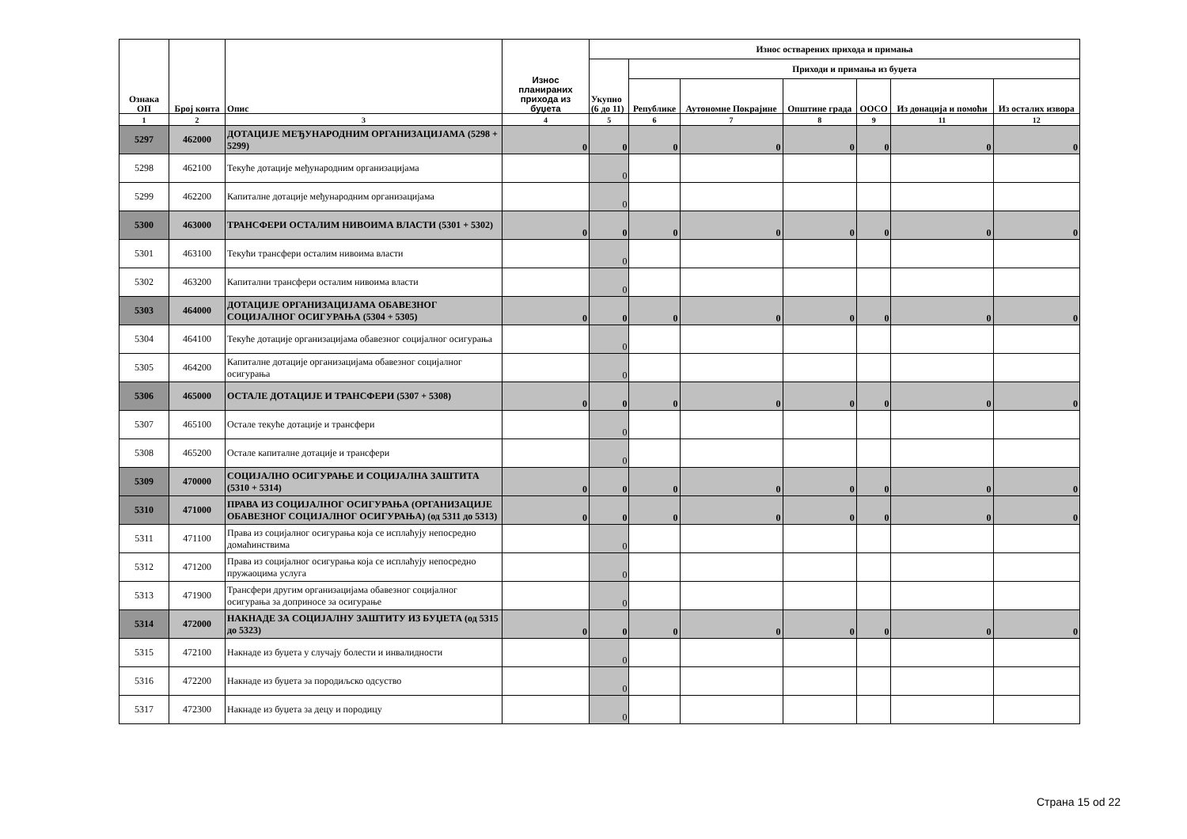| Ознака ОП | Број конта | Опис | Износ планираних прихода из буџета | Износ остварених прихода и примања | | | | | | |
| --- | --- | --- | --- | --- | --- | --- | --- | --- | --- | --- |
| | | | | Укупно (6 до 11) | Приходи и примања из буџета | | | | | |
| | | | | | Републике | Аутономне Покрајине | Општине града | ООСО | Из донација и помоћи | Из осталих извора |
| 1 | 2 | 3 | 4 | 5 | 6 | 7 | 8 | 9 | 11 | 12 |
| 5297 | 462000 | ДОТАЦИЈЕ МЕЂУНАРОДНИМ ОРГАНИЗАЦИЈАМА (5298 + 5299) | 0 | 0 | 0 | 0 | 0 | 0 | 0 | 0 |
| 5298 | 462100 | Текуће дотације међународним организацијама | | 0 | | | | | | |
| 5299 | 462200 | Капиталне дотације међународним организацијама | | 0 | | | | | | |
| 5300 | 463000 | ТРАНСФЕРИ ОСТАЛИМ НИВОИМА ВЛАСТИ (5301 + 5302) | 0 | 0 | 0 | 0 | 0 | 0 | 0 | 0 |
| 5301 | 463100 | Текући трансфери осталим нивоима власти | | 0 | | | | | | |
| 5302 | 463200 | Капитални трансфери осталим нивоима власти | | 0 | | | | | | |
| 5303 | 464000 | ДОТАЦИЈЕ ОРГАНИЗАЦИЈАМА ОБАВЕЗНОГ СОЦИЈАЛНОГ ОСИГУРАЊА (5304 + 5305) | 0 | 0 | 0 | 0 | 0 | 0 | 0 | 0 |
| 5304 | 464100 | Текуће дотације организацијама обавезног социјалног осигурања | | 0 | | | | | | |
| 5305 | 464200 | Капиталне дотације организацијама обавезног социјалног осигурања | | 0 | | | | | | |
| 5306 | 465000 | ОСТАЛЕ ДОТАЦИЈЕ И ТРАНСФЕРИ (5307 + 5308) | 0 | 0 | 0 | 0 | 0 | 0 | 0 | 0 |
| 5307 | 465100 | Остале текуће дотације и трансфери | | 0 | | | | | | |
| 5308 | 465200 | Остале капиталне дотације и трансфери | | 0 | | | | | | |
| 5309 | 470000 | СОЦИЈАЛНО ОСИГУРАЊЕ И СОЦИЈАЛНА ЗАШТИТА (5310 + 5314) | 0 | 0 | 0 | 0 | 0 | 0 | 0 | 0 |
| 5310 | 471000 | ПРАВА ИЗ СОЦИЈАЛНОГ ОСИГУРАЊА (ОРГАНИЗАЦИЈЕ ОБАВЕЗНОГ СОЦИЈАЛНОГ ОСИГУРАЊА) (од 5311 до 5313) | 0 | 0 | 0 | 0 | 0 | 0 | 0 | 0 |
| 5311 | 471100 | Права из социјалног осигурања која се исплаћују непосредно домаћинствима | | 0 | | | | | | |
| 5312 | 471200 | Права из социјалног осигурања која се исплаћују непосредно пружаоцима услуга | | 0 | | | | | | |
| 5313 | 471900 | Трансфери другим организацијама обавезног социјалног осигурања за доприносе за осигурање | | 0 | | | | | | |
| 5314 | 472000 | НАКНАДЕ ЗА СОЦИЈАЛНУ ЗАШТИТУ ИЗ БУЏЕТА (од 5315 до 5323) | 0 | 0 | 0 | 0 | 0 | 0 | 0 | 0 |
| 5315 | 472100 | Накнаде из буџета у случају болести и инвалидности | | 0 | | | | | | |
| 5316 | 472200 | Накнаде из буџета за породиљско одсуство | | 0 | | | | | | |
| 5317 | 472300 | Накнаде из буџета за децу и породицу | | 0 | | | | | | |
Страна 15 od 22